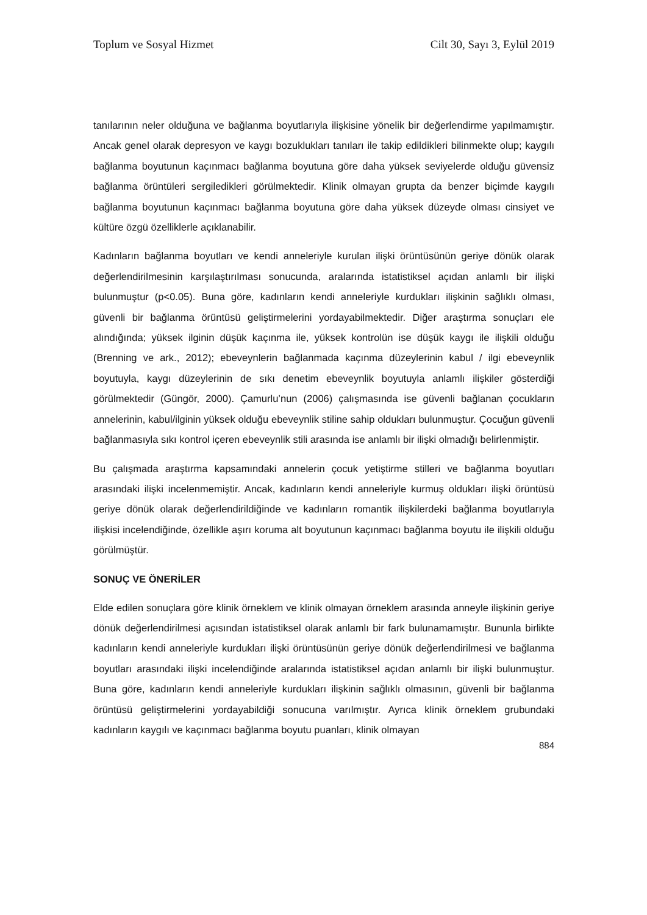Toplum ve Sosyal Hizmet Cilt 30, Sayı 3, Eylül 2019
tanılarının neler olduğuna ve bağlanma boyutlarıyla ilişkisine yönelik bir değerlendirme yapılmamıştır. Ancak genel olarak depresyon ve kaygı bozuklukları tanıları ile takip edildikleri bilinmekte olup; kaygılı bağlanma boyutunun kaçınmacı bağlanma boyutuna göre daha yüksek seviyelerde olduğu güvensiz bağlanma örüntüleri sergiledikleri görülmektedir. Klinik olmayan grupta da benzer biçimde kaygılı bağlanma boyutunun kaçınmacı bağlanma boyutuna göre daha yüksek düzeyde olması cinsiyet ve kültüre özgü özelliklerle açıklanabilir.
Kadınların bağlanma boyutları ve kendi anneleriyle kurulan ilişki örüntüsünün geriye dönük olarak değerlendirilmesinin karşılaştırılması sonucunda, aralarında istatistiksel açıdan anlamlı bir ilişki bulunmuştur (p<0.05). Buna göre, kadınların kendi anneleriyle kurdukları ilişkinin sağlıklı olması, güvenli bir bağlanma örüntüsü geliştirmelerini yordayabilmektedir. Diğer araştırma sonuçları ele alındığında; yüksek ilginin düşük kaçınma ile, yüksek kontrolün ise düşük kaygı ile ilişkili olduğu (Brenning ve ark., 2012); ebeveynlerin bağlanmada kaçınma düzeylerinin kabul / ilgi ebeveynlik boyutuyla, kaygı düzeylerinin de sıkı denetim ebeveynlik boyutuyla anlamlı ilişkiler gösterdiği görülmektedir (Güngör, 2000). Çamurlu’nun (2006) çalışmasında ise güvenli bağlanan çocukların annelerinin, kabul/ilginin yüksek olduğu ebeveynlik stiline sahip oldukları bulunmuştur. Çocuğun güvenli bağlanmasıyla sıkı kontrol içeren ebeveynlik stili arasında ise anlamlı bir ilişki olmadığı belirlenmiştir.
Bu çalışmada araştırma kapsamındaki annelerin çocuk yetiştirme stilleri ve bağlanma boyutları arasındaki ilişki incelenmemiştir. Ancak, kadınların kendi anneleriyle kurmuş oldukları ilişki örüntüsü geriye dönük olarak değerlendirildiğinde ve kadınların romantik ilişkilerdeki bağlanma boyutlarıyla ilişkisi incelendiğinde, özellikle aşırı koruma alt boyutunun kaçınmacı bağlanma boyutu ile ilişkili olduğu görülmüştür.
SONUÇ VE ÖNERİLER
Elde edilen sonuçlara göre klinik örneklem ve klinik olmayan örneklem arasında anneyle ilişkinin geriye dönük değerlendirilmesi açısından istatistiksel olarak anlamlı bir fark bulunamamıştır. Bununla birlikte kadınların kendi anneleriyle kurdukları ilişki örüntüsünün geriye dönük değerlendirilmesi ve bağlanma boyutları arasındaki ilişki incelendiğinde aralarında istatistiksel açıdan anlamlı bir ilişki bulunmuştur. Buna göre, kadınların kendi anneleriyle kurdukları ilişkinin sağlıklı olmasının, güvenli bir bağlanma örüntüsü geliştirmelerini yordayabildiği sonucuna varılmıştır. Ayrıca klinik örneklem grubundaki kadınların kaygılı ve kaçınmacı bağlanma boyutu puanları, klinik olmayan
884